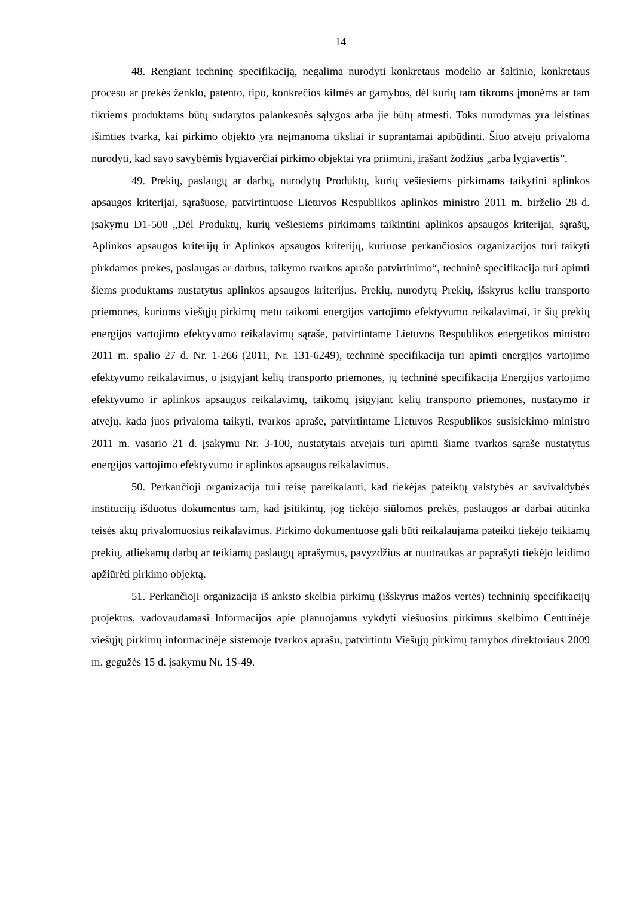14
48. Rengiant techninę specifikaciją, negalima nurodyti konkretaus modelio ar šaltinio, konkretaus proceso ar prekės ženklo, patento, tipo, konkrečios kilmės ar gamybos, dėl kurių tam tikroms įmonėms ar tam tikriems produktams būtų sudarytos palankesnės sąlygos arba jie būtų atmesti. Toks nurodymas yra leistinas išimties tvarka, kai pirkimo objekto yra neįmanoma tiksliai ir suprantamai apibūdinti. Šiuo atveju privaloma nurodyti, kad savo savybėmis lygiaverčiai pirkimo objektai yra priimtini, įrašant žodžius „arba lygiavertis”.
49. Prekių, paslaugų ar darbų, nurodytų Produktų, kurių vešiesiems pirkimams taikytini aplinkos apsaugos kriterijai, sąrašuose, patvirtintuose Lietuvos Respublikos aplinkos ministro 2011 m. birželio 28 d. įsakymu D1-508 „Dėl Produktų, kurių vešiesiems pirkimams taikintini aplinkos apsaugos kriterijai, sąrašų, Aplinkos apsaugos kriterijų ir Aplinkos apsaugos kriterijų, kuriuose perkančiosios organizacijos turi taikyti pirkdamos prekes, paslaugas ar darbus, taikymo tvarkos aprašo patvirtinimo“, techninė specifikacija turi apimti šiems produktams nustatytus aplinkos apsaugos kriterijus. Prekių, nurodytų Prekių, išskyrus keliu transporto priemones, kurioms viešųjų pirkimų metu taikomi energijos vartojimo efektyvumo reikalavimai, ir šių prekių energijos vartojimo efektyvumo reikalavimų sąraše, patvirtintame Lietuvos Respublikos energetikos ministro 2011 m. spalio 27 d. Nr. 1-266 (2011, Nr. 131-6249), techninė specifikacija turi apimti energijos vartojimo efektyvumo reikalavimus, o įsigyjant kelių transporto priemones, jų techninė specifikacija Energijos vartojimo efektyvumo ir aplinkos apsaugos reikalavimų, taikomų įsigyjant kelių transporto priemones, nustatymo ir atvejų, kada juos privaloma taikyti, tvarkos apraše, patvirtintame Lietuvos Respublikos susisiekimo ministro 2011 m. vasario 21 d. įsakymu Nr. 3-100, nustatytais atvejais turi apimti šiame tvarkos sąraše nustatytus energijos vartojimo efektyvumo ir aplinkos apsaugos reikalavimus.
50. Perkančioji organizacija turi teisę pareikalauti, kad tiekėjas pateiktų valstybės ar savivaldybės institucijų išduotus dokumentus tam, kad įsitikintų, jog tiekėjo siūlomos prekės, paslaugos ar darbai atitinka teisės aktų privalomuosius reikalavimus. Pirkimo dokumentuose gali būti reikalaujama pateikti tiekėjo teikiamų prekių, atliekamų darbų ar teikiamų paslaugų aprašymus, pavyzdžius ar nuotraukas ar paprašyti tiekėjo leidimo apžiūrėti pirkimo objektą.
51. Perkančioji organizacija iš anksto skelbia pirkimų (išskyrus mažos vertės) techninių specifikacijų projektus, vadovaudamasi Informacijos apie planuojamus vykdyti viešuosius pirkimus skelbimo Centrinėje viešųjų pirkimų informacinėje sistemoje tvarkos aprašu, patvirtintu Viešųjų pirkimų tarnybos direktoriaus 2009 m. gegužės 15 d. įsakymu Nr. 1S-49.